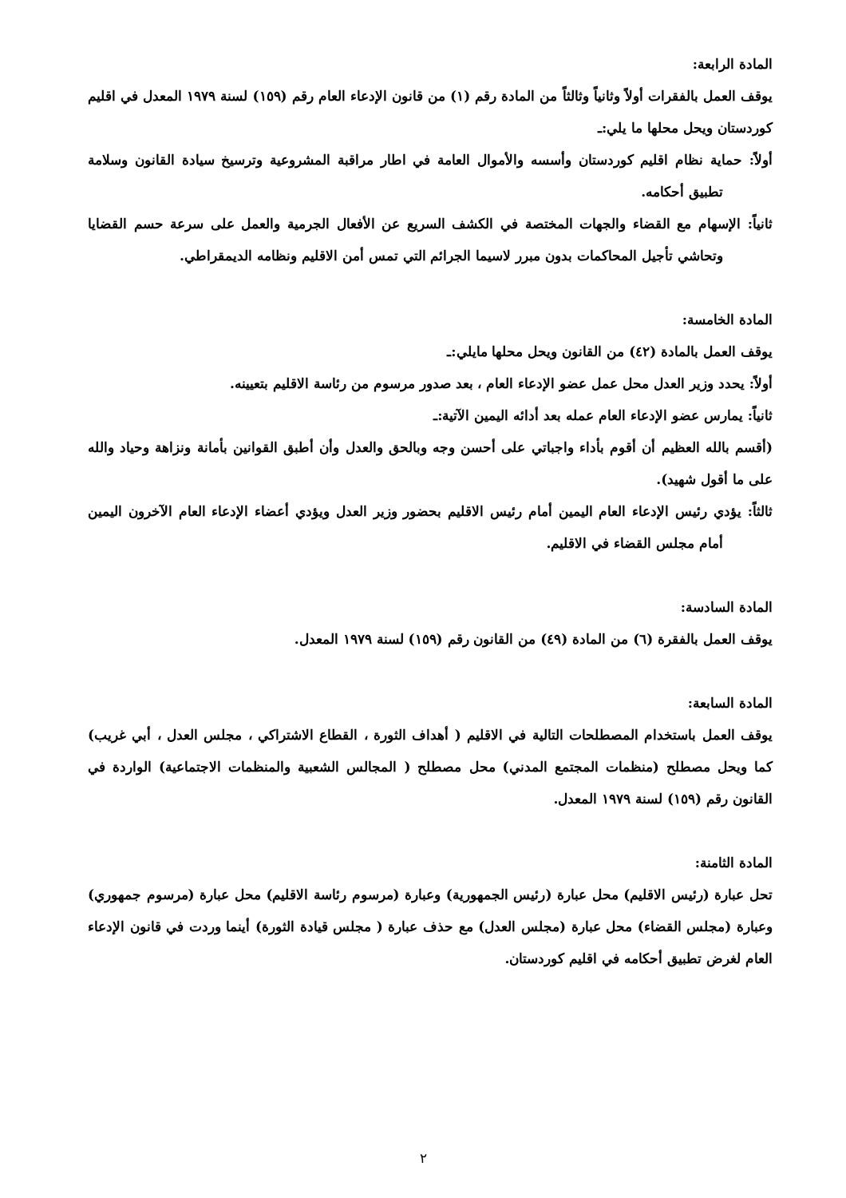المادة الرابعة:
يوقف العمل بالفقرات أولاً وثانياً وثالثاً من المادة رقم (١) من قانون الإدعاء العام رقم (١٥٩) لسنة ١٩٧٩ المعدل في اقليم كوردستان ويحل محلها ما يلي:ـ
أولاً: حماية نظام اقليم كوردستان وأسسه والأموال العامة في اطار مراقبة المشروعية وترسيخ سيادة القانون وسلامة تطبيق أحكامه.
ثانياً: الإسهام مع القضاء والجهات المختصة في الكشف السريع عن الأفعال الجرمية والعمل على سرعة حسم القضايا وتحاشي تأجيل المحاكمات بدون مبرر لاسيما الجرائم التي تمس أمن الاقليم ونظامه الديمقراطي.
المادة الخامسة:
يوقف العمل بالمادة (٤٢) من القانون ويحل محلها مايلي:ـ
أولاً: يحدد وزير العدل محل عمل عضو الإدعاء العام ، بعد صدور مرسوم من رئاسة الاقليم بتعيينه.
ثانياً: يمارس عضو الإدعاء العام عمله بعد أدائه اليمين الآتية:ـ
(أقسم بالله العظيم أن أقوم بأداء واجباتي على أحسن وجه وبالحق والعدل وأن أطبق القوانين بأمانة ونزاهة وحياد والله على ما أقول شهيد).
ثالثاً: يؤدي رئيس الإدعاء العام اليمين أمام رئيس الاقليم بحضور وزير العدل ويؤدي أعضاء الإدعاء العام الآخرون اليمين أمام مجلس القضاء في الاقليم.
المادة السادسة:
يوقف العمل بالفقرة (٦) من المادة (٤٩) من القانون رقم (١٥٩) لسنة ١٩٧٩ المعدل.
المادة السابعة:
يوقف العمل باستخدام المصطلحات التالية في الاقليم ( أهداف الثورة ، القطاع الاشتراكي ، مجلس العدل ، أبي غريب) كما ويحل مصطلح (منظمات المجتمع المدني) محل مصطلح ( المجالس الشعبية والمنظمات الاجتماعية) الواردة في القانون رقم (١٥٩) لسنة ١٩٧٩ المعدل.
المادة الثامنة:
تحل عبارة (رئيس الاقليم) محل عبارة (رئيس الجمهورية) وعبارة (مرسوم رئاسة الاقليم) محل عبارة (مرسوم جمهوري) وعبارة (مجلس القضاء) محل عبارة (مجلس العدل) مع حذف عبارة ( مجلس قيادة الثورة) أينما وردت في قانون الإدعاء العام لغرض تطبيق أحكامه في اقليم كوردستان.
٢